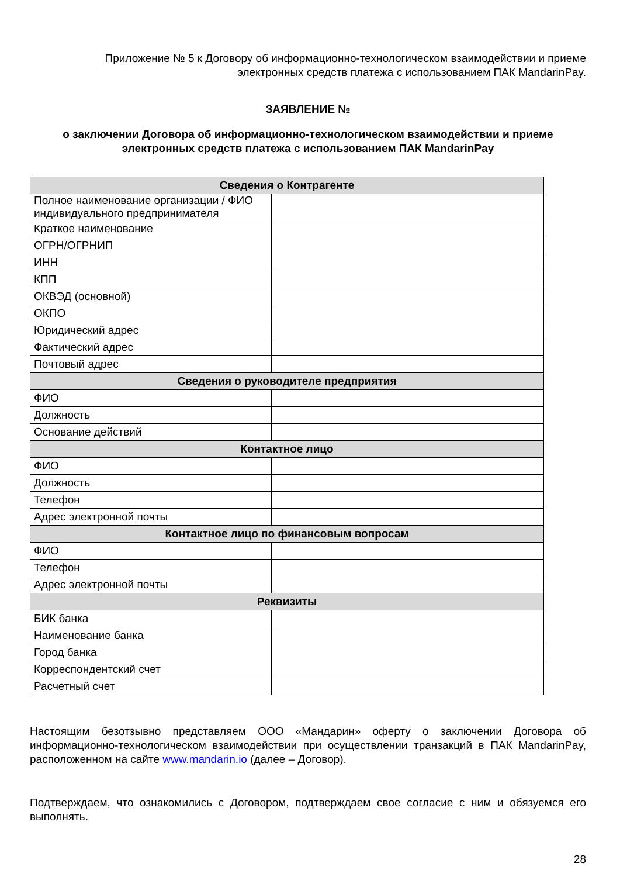Приложение № 5 к Договору об информационно-технологическом взаимодействии и приеме
электронных средств платежа с использованием ПАК MandarinPay.
ЗАЯВЛЕНИЕ №
о заключении Договора об информационно-технологическом взаимодействии и приеме
электронных средств платежа с использованием ПАК MandarinPay
| Сведения о Контрагенте | |
| --- | --- |
| Полное наименование организации / ФИО индивидуального предпринимателя | |
| Краткое наименование | |
| ОГРН/ОГРНИП | |
| ИНН | |
| КПП | |
| ОКВЭД (основной) | |
| ОКПО | |
| Юридический адрес | |
| Фактический адрес | |
| Почтовый адрес | |
| Сведения о руководителе предприятия | |
| ФИО | |
| Должность | |
| Основание действий | |
| Контактное лицо | |
| ФИО | |
| Должность | |
| Телефон | |
| Адрес электронной почты | |
| Контактное лицо по финансовым вопросам | |
| ФИО | |
| Телефон | |
| Адрес электронной почты | |
| Реквизиты | |
| БИК банка | |
| Наименование банка | |
| Город банка | |
| Корреспондентский счет | |
| Расчетный счет | |
Настоящим безотзывно представляем ООО «Мандарин» оферту о заключении Договора об информационно-технологическом взаимодействии при осуществлении транзакций в ПАК MandarinPay, расположенном на сайте www.mandarin.io (далее – Договор).
Подтверждаем, что ознакомились с Договором, подтверждаем свое согласие с ним и обязуемся его выполнять.
28